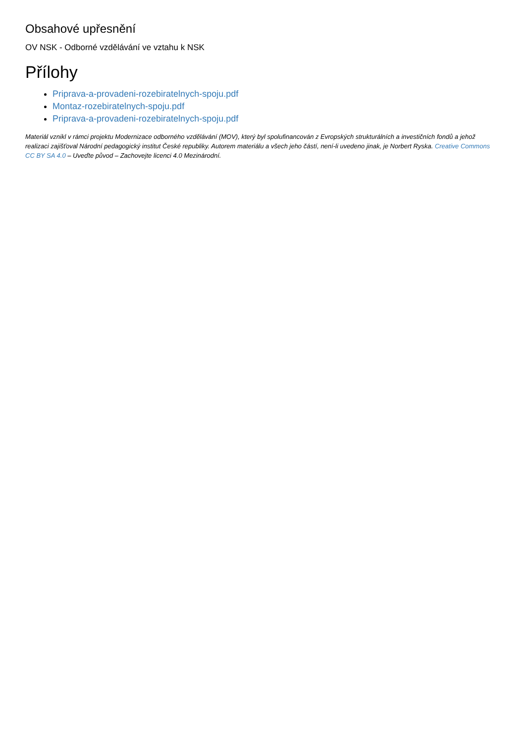Obsahové upřesnění
OV NSK - Odborné vzdělávání ve vztahu k NSK
Přílohy
Priprava-a-provadeni-rozebiratelnych-spoju.pdf
Montaz-rozebiratelnych-spoju.pdf
Priprava-a-provadeni-rozebiratelnych-spoju.pdf
Materiál vznikl v rámci projektu Modernizace odborného vzdělávání (MOV), který byl spolufinancován z Evropských strukturálních a investičních fondů a jehož realizaci zajišťoval Národní pedagogický institut České republiky. Autorem materiálu a všech jeho částí, není-li uvedeno jinak, je Norbert Ryska. Creative Commons CC BY SA 4.0 – Uveďte původ – Zachovejte licenci 4.0 Mezinárodní.